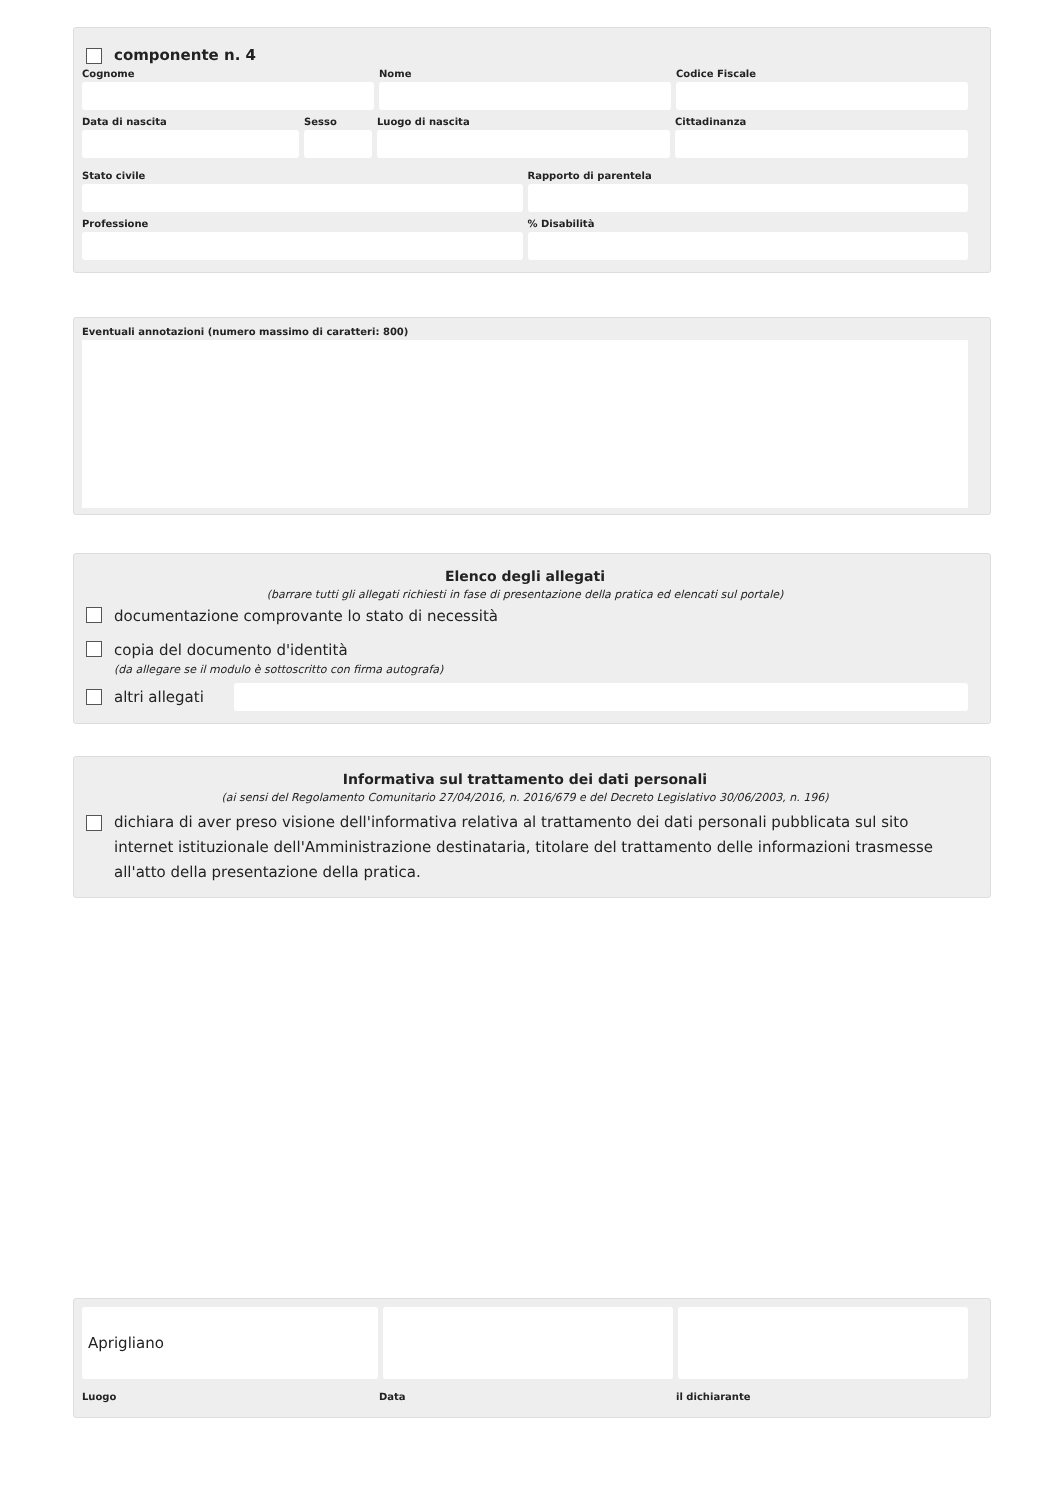componente n. 4
Cognome Nome Codice Fiscale
Data di nascita Sesso Luogo di nascita Cittadinanza
Stato civile Rapporto di parentela
Professione % Disabilità
Eventuali annotazioni (numero massimo di caratteri: 800)
Elenco degli allegati
(barrare tutti gli allegati richiesti in fase di presentazione della pratica ed elencati sul portale)
documentazione comprovante lo stato di necessità
copia del documento d'identità
(da allegare se il modulo è sottoscritto con firma autografa)
altri allegati
Informativa sul trattamento dei dati personali
(ai sensi del Regolamento Comunitario 27/04/2016, n. 2016/679 e del Decreto Legislativo 30/06/2003, n. 196)
dichiara di aver preso visione dell'informativa relativa al trattamento dei dati personali pubblicata sul sito internet istituzionale dell'Amministrazione destinataria, titolare del trattamento delle informazioni trasmesse all'atto della presentazione della pratica.
Aprigliano
Luogo Data il dichiarante